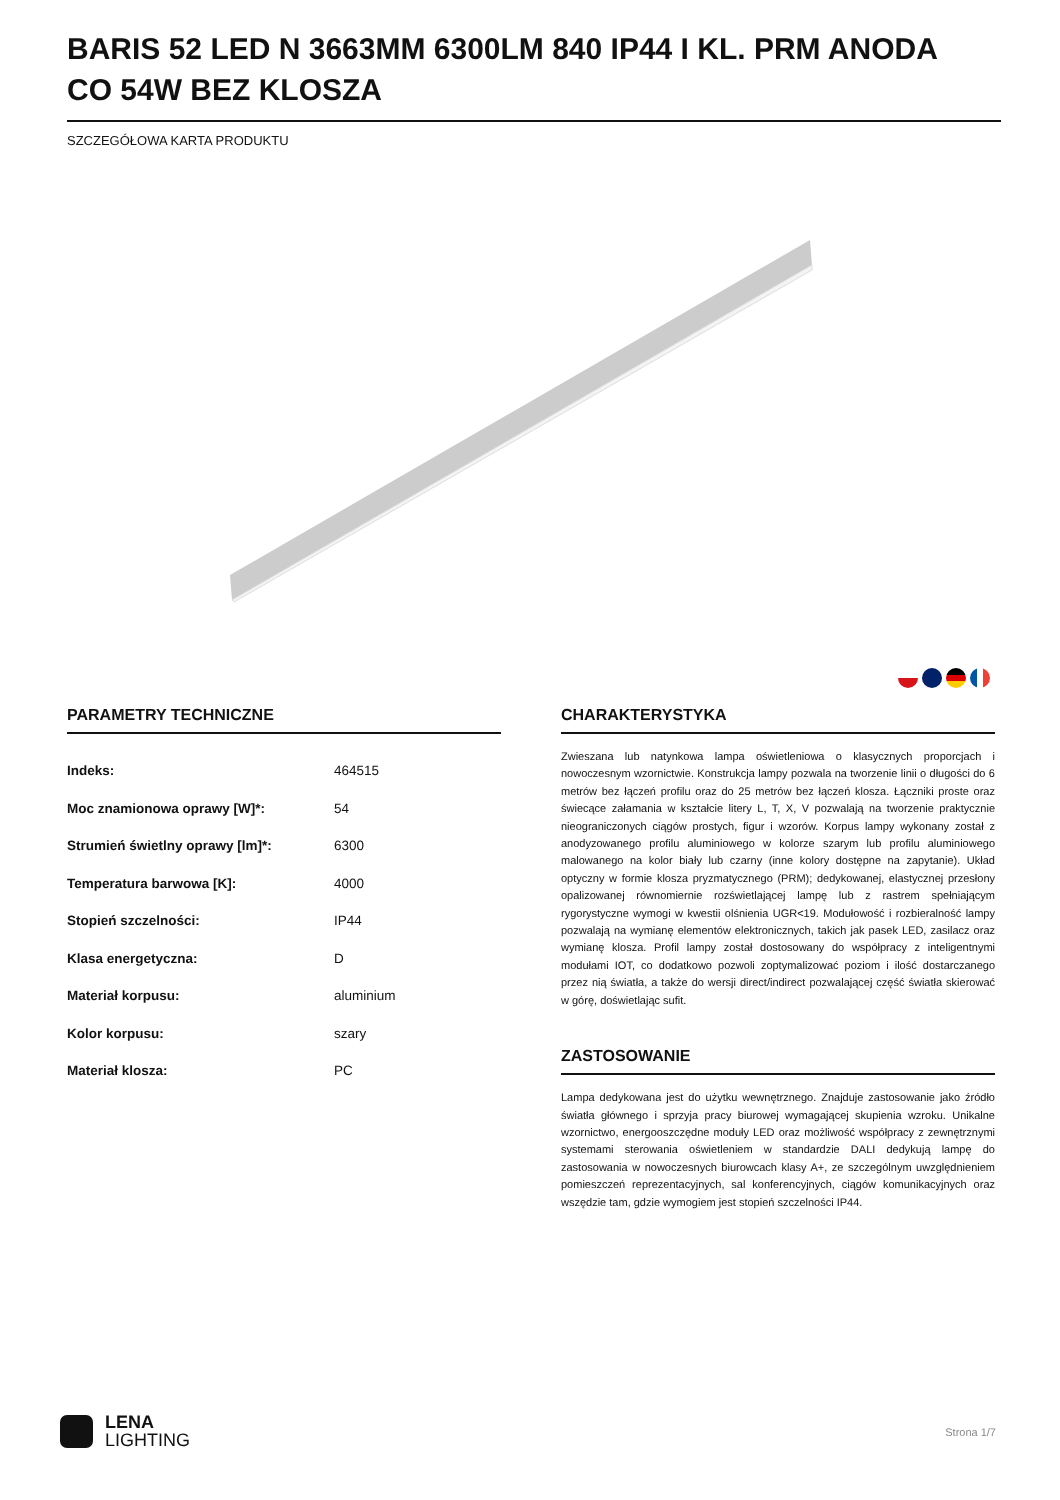BARIS 52 LED N 3663MM 6300LM 840 IP44 I KL. PRM ANODA CO 54W BEZ KLOSZA
SZCZEGÓŁOWA KARTA PRODUKTU
PARAMETRY TECHNICZNE
| Indeks: | 464515 |
| Moc znamionowa oprawy [W]*: | 54 |
| Strumień świetlny oprawy [lm]*: | 6300 |
| Temperatura barwowa [K]: | 4000 |
| Stopień szczelności: | IP44 |
| Klasa energetyczna: | D |
| Materiał korpusu: | aluminium |
| Kolor korpusu: | szary |
| Materiał klosza: | PC |
CHARAKTERYSTYKA
Zwieszana lub natynkowa lampa oświetleniowa o klasycznych proporcjach i nowoczesnym wzornictwie. Konstrukcja lampy pozwala na tworzenie linii o długości do 6 metrów bez łączeń profilu oraz do 25 metrów bez łączeń klosza. Łączniki proste oraz świecące załamania w kształcie litery L, T, X, V pozwalają na tworzenie praktycznie nieograniczonych ciągów prostych, figur i wzorów. Korpus lampy wykonany został z anodyzowanego profilu aluminiowego w kolorze szarym lub profilu aluminiowego malowanego na kolor biały lub czarny (inne kolory dostępne na zapytanie). Układ optyczny w formie klosza pryzmatycznego (PRM); dedykowanej, elastycznej przesłony opalizowanej równomiernie rozświetlającej lampę lub z rastrem spełniającym rygorystyczne wymogi w kwestii olśnienia UGR<19. Modułowość i rozbieralność lampy pozwalają na wymianę elementów elektronicznych, takich jak pasek LED, zasilacz oraz wymianę klosza. Profil lampy został dostosowany do współpracy z inteligentnymi modułami IOT, co dodatkowo pozwoli zoptymalizować poziom i ilość dostarczanego przez nią światła, a także do wersji direct/indirect pozwalającej część światła skierować w górę, doświetlając sufit.
ZASTOSOWANIE
Lampa dedykowana jest do użytku wewnętrznego. Znajduje zastosowanie jako źródło światła głównego i sprzyja pracy biurowej wymagającej skupienia wzroku. Unikalne wzornictwo, energooszczędne moduły LED oraz możliwość współpracy z zewnętrznymi systemami sterowania oświetleniem w standardzie DALI dedykują lampę do zastosowania w nowoczesnych biurowcach klasy A+, ze szczególnym uwzględnieniem pomieszczeń reprezentacyjnych, sal konferencyjnych, ciągów komunikacyjnych oraz wszędzie tam, gdzie wymogiem jest stopień szczelności IP44.
LENA
LIGHTING
Strona 1/7